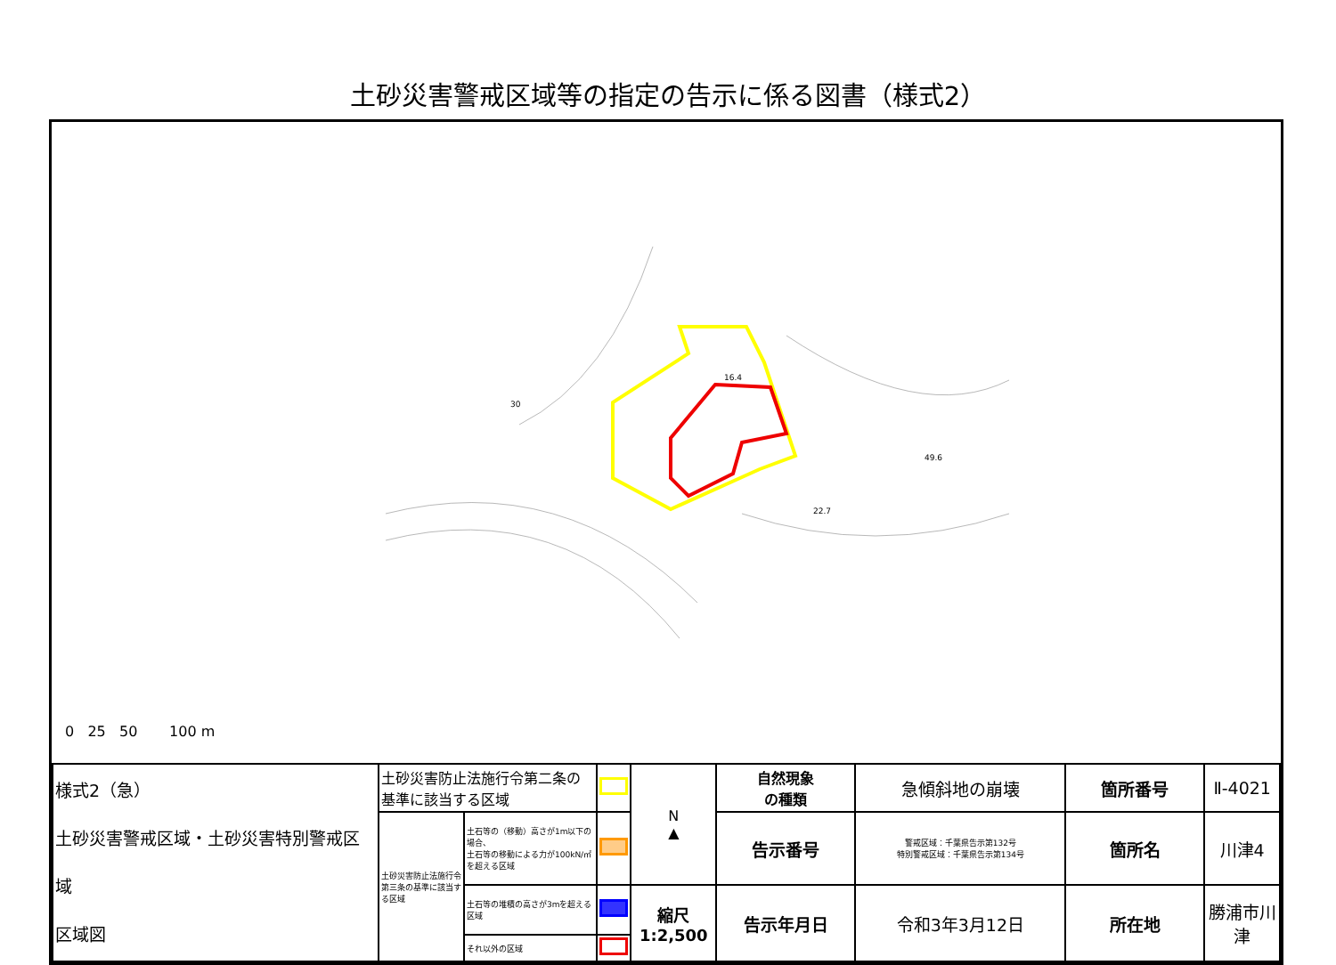土砂災害警戒区域等の指定の告示に係る図書（様式2）
30
16.4
49.6
22.7
0 25 50 100 m
| 様式2（急） 土砂災害警戒区域・土砂災害特別警戒区域 区域図 | 土砂災害防止法施行令第二条の基準に該当する区域 | | | N ▲ | 自然現象 の種類 | 急傾斜地の崩壊 | 箇所番号 | Ⅱ-4021 |
| | 土砂災害防止法施行令第三条の基準に該当する区域 | 土石等の（移動）高さが1m以下の場合、 土石等の移動による力が100kN/㎡を超える区域 | | | 告示番号 | 警戒区域：千葉県告示第132号 特別警戒区域：千葉県告示第134号 | 箇所名 | 川津4 |
| | | 土石等の堆積の高さが3mを超える区域 | | 縮尺 1:2,500 | 告示年月日 | 令和3年3月12日 | 所在地 | 勝浦市川津 |
| | | それ以外の区域 | | | | | | |